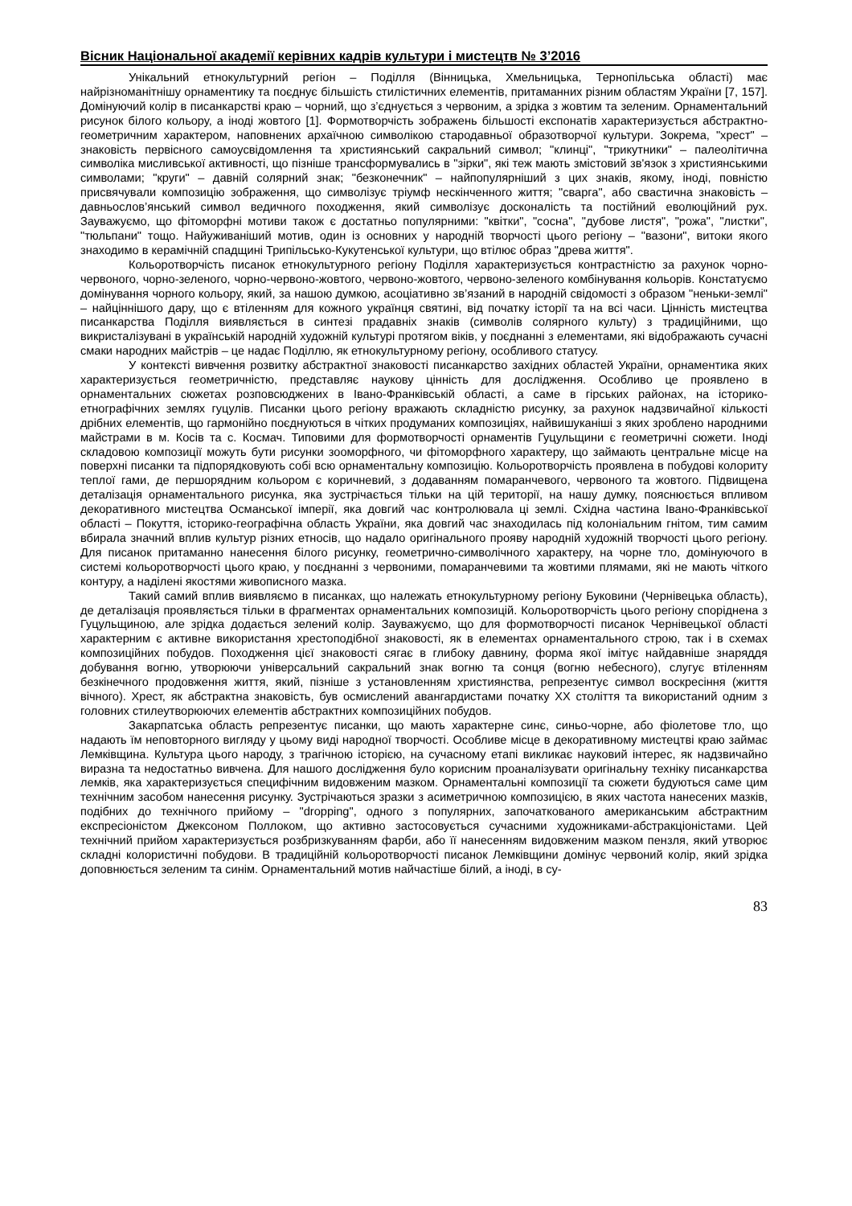Вісник Національної академії керівних кадрів культури і мистецтв № 3’2016
Унікальний етнокультурний регіон – Поділля (Вінницька, Хмельницька, Тернопільська області) має найрізноманітнішу орнаментику та поєднує більшість стилістичних елементів, притаманних різним областям України [7, 157]. Домінуючий колір в писанкарстві краю – чорний, що з’єднується з червоним, а зрідка з жовтим та зеленим. Орнаментальний рисунок білого кольору, а іноді жовтого [1]. Формотворчість зображень більшості експонатів характеризується абстрактно-геометричним характером, наповнених архаїчною символікою стародавньої образотворчої культури. Зокрема, "хрест" – знаковість первісного самоусвідомлення та християнський сакральний символ; "клинці", "трикутники" – палеолітична символіка мисливської активності, що пізніше трансформувались в "зірки", які теж мають змістовий зв'язок з християнськими символами; "круги" – давній солярний знак; "безконечник" – найпопулярніший з цих знаків, якому, іноді, повністю присвячували композицію зображення, що символізує тріумф нескінченного життя; "сварга", або свастична знаковість – давньослов’янський символ ведичного походження, який символізує досконалість та постійний еволюційний рух. Зауважуємо, що фітоморфні мотиви також є достатньо популярними: "квітки", "сосна", "дубове листя", "рожа", "листки", "тюльпани" тощо. Найуживаніший мотив, один із основних у народній творчості цього регіону – "вазони", витоки якого знаходимо в керамічній спадщині Трипільсько-Кукутенської культури, що втілює образ "древа життя".
Кольоротворчість писанок етнокультурного регіону Поділля характеризується контрастністю за рахунок чорно-червоного, чорно-зеленого, чорно-червоно-жовтого, червоно-жовтого, червоно-зеленого комбінування кольорів. Констатуємо домінування чорного кольору, який, за нашою думкою, асоціативно зв’язаний в народній свідомості з образом "неньки-землі" – найціннішого дару, що є втіленням для кожного українця святині, від початку історії та на всі часи. Цінність мистецтва писанкарства Поділля виявляється в синтезі прадавніх знаків (символів солярного культу) з традиційними, що викристалізувані в українській народній художній культурі протягом віків, у поєднанні з елементами, які відображають сучасні смаки народних майстрів – це надає Поділлю, як етнокультурному регіону, особливого статусу.
У контексті вивчення розвитку абстрактної знаковості писанкарство західних областей України, орнаментика яких характеризується геометричністю, представляє наукову цінність для дослідження. Особливо це проявлено в орнаментальних сюжетах розповсюджених в Івано-Франківській області, а саме в гірських районах, на історико-етнографічних землях гуцулів. Писанки цього регіону вражають складністю рисунку, за рахунок надзвичайної кількості дрібних елементів, що гармонійно поєднуються в чітких продуманих композиціях, найвишуканіші з яких зроблено народними майстрами в м. Косів та с. Космач. Типовими для формотворчості орнаментів Гуцульщини є геометричні сюжети. Іноді складовою композиції можуть бути рисунки зооморфного, чи фітоморфного характеру, що займають центральне місце на поверхні писанки та підпорядковують собі всю орнаментальну композицію. Кольоротворчість проявлена в побудові колориту теплої гами, де першорядним кольором є коричневий, з додаванням помаранчевого, червоного та жовтого. Підвищена деталізація орнаментального рисунка, яка зустрічається тільки на цій території, на нашу думку, пояснюється впливом декоративного мистецтва Османської імперії, яка довгий час контролювала ці землі. Східна частина Івано-Франківської області – Покуття, історико-географічна область України, яка довгий час знаходилась під колоніальним гнітом, тим самим вбирала значний вплив культур різних етносів, що надало оригінального прояву народній художній творчості цього регіону. Для писанок притаманно нанесення білого рисунку, геометрично-символічного характеру, на чорне тло, домінуючого в системі кольоротворчості цього краю, у поєднанні з червоними, помаранчевими та жовтими плямами, які не мають чіткого контуру, а наділені якостями живописного мазка.
Такий самий вплив виявляємо в писанках, що належать етнокультурному регіону Буковини (Чернівецька область), де деталізація проявляється тільки в фрагментах орнаментальних композицій. Кольоротворчість цього регіону споріднена з Гуцульщиною, але зрідка додається зелений колір. Зауважуємо, що для формотворчості писанок Чернівецької області характерним є активне використання хрестоподібної знаковості, як в елементах орнаментального строю, так і в схемах композиційних побудов. Походження цієї знаковості сягає в глибоку давнину, форма якої імітує найдавніше знаряддя добування вогню, утворюючи універсальний сакральний знак вогню та сонця (вогню небесного), слугує втіленням безкінечного продовження життя, який, пізніше з установленням християнства, репрезентує символ воскресіння (життя вічного). Хрест, як абстрактна знаковість, був осмислений авангардистами початку ХХ століття та використаний одним з головних стилеутворюючих елементів абстрактних композиційних побудов.
Закарпатська область репрезентує писанки, що мають характерне синє, синьо-чорне, або фіолетове тло, що надають їм неповторного вигляду у цьому виді народної творчості. Особливе місце в декоративному мистецтві краю займає Лемківщина. Культура цього народу, з трагічною історією, на сучасному етапі викликає науковий інтерес, як надзвичайно виразна та недостатньо вивчена. Для нашого дослідження було корисним проаналізувати оригінальну техніку писанкарства лемків, яка характеризується специфічним видовженим мазком. Орнаментальні композиції та сюжети будуються саме цим технічним засобом нанесення рисунку. Зустрічаються зразки з асиметричною композицією, в яких частота нанесених мазків, подібних до технічного прийому – "dropping", одного з популярних, започаткованого американським абстрактним експресіоністом Джексоном Поллоком, що активно застосовується сучасними художниками-абстракціоністами. Цей технічний прийом характеризується розбризкуванням фарби, або її нанесенням видовженим мазком пензля, який утворює складні колористичні побудови. В традиційній кольоротворчості писанок Лемківщини домінує червоний колір, який зрідка доповнюється зеленим та синім. Орнаментальний мотив найчастіше білий, а іноді, в су-
83